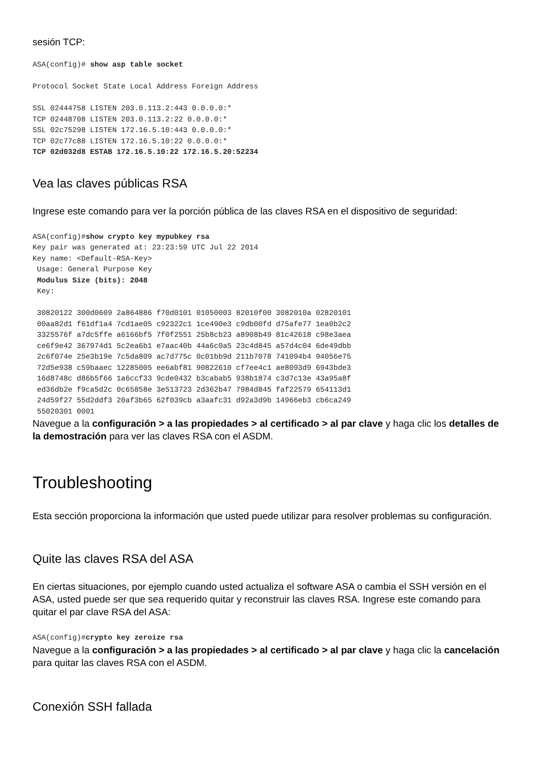sesión TCP:
ASA(config)# show asp table socket

Protocol Socket State Local Address Foreign Address

SSL 02444758 LISTEN 203.0.113.2:443 0.0.0.0:*
TCP 02448708 LISTEN 203.0.113.2:22 0.0.0.0:*
SSL 02c75298 LISTEN 172.16.5.10:443 0.0.0.0:*
TCP 02c77c88 LISTEN 172.16.5.10:22 0.0.0.0:*
TCP 02d032d8 ESTAB 172.16.5.10:22 172.16.5.20:52234
Vea las claves públicas RSA
Ingrese este comando para ver la porción pública de las claves RSA en el dispositivo de seguridad:
ASA(config)#show crypto key mypubkey rsa
Key pair was generated at: 23:23:59 UTC Jul 22 2014
Key name: <Default-RSA-Key>
 Usage: General Purpose Key
 Modulus Size (bits): 2048
 Key:

 30820122 300d0609 2a864886 f70d0101 01050003 82010f00 3082010a 02820101
 00aa82d1 f61df1a4 7cd1ae05 c92322c1 1ce490e3 c9db00fd d75afe77 1ea0b2c2
 3325576f a7dc5ffe a6166bf5 7f0f2551 25b8cb23 a8908b49 81c42618 c98e3aea
 ce6f9e42 367974d1 5c2ea6b1 e7aac40b 44a6c0a5 23c4d845 a57d4c04 6de49dbb
 2c6f074e 25e3b19e 7c5da809 ac7d775c 0c01bb9d 211b7078 741094b4 94056e75
 72d5e938 c59baaec 12285005 ee6abf81 90822610 cf7ee4c1 ae8093d9 6943bde3
 16d8748c d86b5f66 1a6ccf33 9cde0432 b3cabab5 938b1874 c3d7c13e 43a95a8f
 ed36db2e f9ca5d2c 0c65858e 3e513723 2d362b47 7984d845 faf22579 654113d1
 24d59f27 55d2ddf3 20af3b65 62f039cb a3aafc31 d92a3d9b 14966eb3 cb6ca249
 55020301 0001
Navegue a la configuración > a las propiedades > al certificado > al par clave y haga clic los detalles de la demostración para ver las claves RSA con el ASDM.
Troubleshooting
Esta sección proporciona la información que usted puede utilizar para resolver problemas su configuración.
Quite las claves RSA del ASA
En ciertas situaciones, por ejemplo cuando usted actualiza el software ASA o cambia el SSH versión en el ASA, usted puede ser que sea requerido quitar y reconstruir las claves RSA. Ingrese este comando para quitar el par clave RSA del ASA:
ASA(config)#crypto key zeroize rsa
Navegue a la configuración > a las propiedades > al certificado > al par clave y haga clic la cancelación para quitar las claves RSA con el ASDM.
Conexión SSH fallada